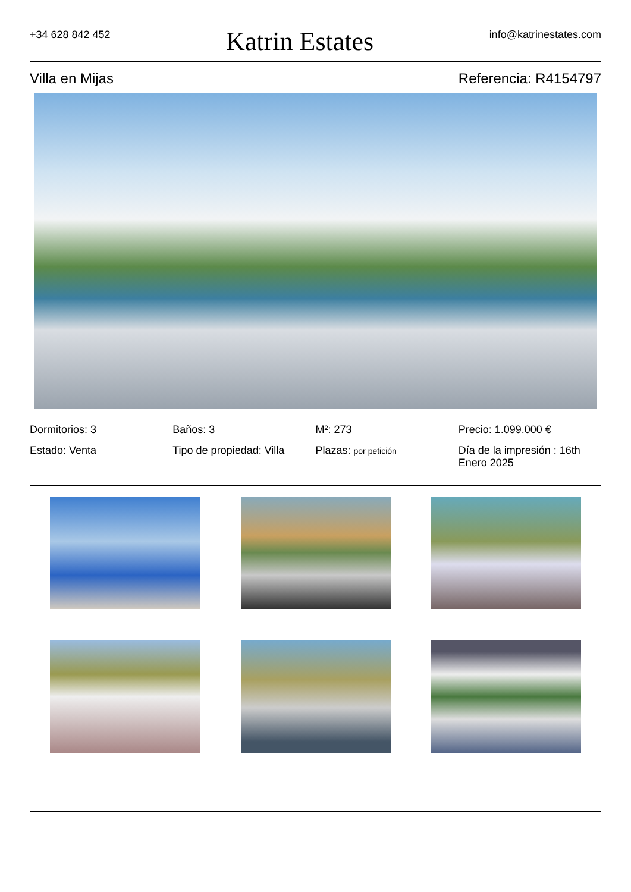+34 628 842 452
Katrin Estates
info@katrinestates.com
Villa en Mijas Referencia: R4154797
Dormitorios: 3
Baños: 3
M²: 273
Precio: 1.099.000 €
Estado: Venta
Tipo de propiedad: Villa
Plazas: por petición
Día de la impresión : 16th Enero 2025